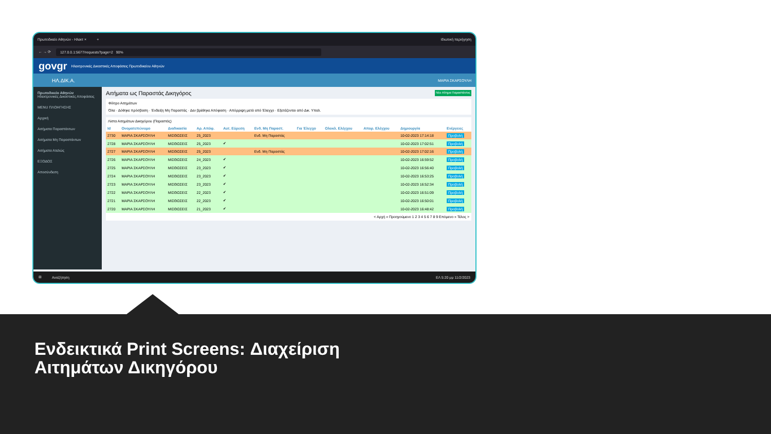Πρωτοδικείο Αθηνών - Ηλεκτ × + Ιδιωτική περιήγηση
← → ⟳ 127.0.0.1:5677/requests?page=2 90%
govgr Ηλεκτρονικές Δικαστικές Αποφάσεις Πρωτοδικείου Αθηνών
ΗΛ.ΔΙΚ.Α. ΜΑΡΙΑ ΣΚΑΡΣΟΥΛΗ
Πρωτοδικείο Αθηνών
Ηλεκτρονικές Δικαστικές Αποφάσεις
MENU ΠΛΟΗΓΗΣΗΣ
Αρχική
Αιτήματα Παραστάντων
Αιτήματα Μη Παραστάντων
Αιτήματα Ατελώς
ΕΞΟΔΟΣ
Αποσύνδεση
Αιτήματα ως Παραστάς Δικηγόρος Νέο Αίτημα Παραστάντος
Φίλτρο Αιτημάτων
Όλα · Δόθηκε πρόσβαση · Ένδειξη Μη Παραστάς · Δεν βρέθηκε Απόφαση · Απόρριψη μετά από Έλεγχο · Εξετάζονται από Δικ. Υπαλ.
Λίστα Αιτημάτων Δικηγόρου (Παραστάς)
| Id | Ονοματεπώνυμο | Διαδικασία | Αρ. Απόφ. | Αυτ. Εύρεση | Ενδ. Μη Παραστ. | Για Έλεγχο | Ολοκλ. Ελέγχου | Απορ. Ελέγχου | Δημιουργία | Ενέργειες |
| --- | --- | --- | --- | --- | --- | --- | --- | --- | --- | --- |
| 2730 | ΜΑΡΙΑ ΣΚΑΡΣΟΥΛΗ | ΜΙΣΘΩΣΕΙΣ | 25_2023 | | Ενδ. Μη Παραστάς | | | | 10-02-2023 17:14:18 | Προβολή |
| 2728 | ΜΑΡΙΑ ΣΚΑΡΣΟΥΛΗ | ΜΙΣΘΩΣΕΙΣ | 25_2023 | ✔ | | | | | 10-02-2023 17:02:51 | Προβολή |
| 2727 | ΜΑΡΙΑ ΣΚΑΡΣΟΥΛΗ | ΜΙΣΘΩΣΕΙΣ | 25_2023 | | Ενδ. Μη Παραστάς | | | | 10-02-2023 17:02:16 | Προβολή |
| 2726 | ΜΑΡΙΑ ΣΚΑΡΣΟΥΛΗ | ΜΙΣΘΩΣΕΙΣ | 24_2023 | ✔ | | | | | 10-02-2023 16:59:52 | Προβολή |
| 2725 | ΜΑΡΙΑ ΣΚΑΡΣΟΥΛΗ | ΜΙΣΘΩΣΕΙΣ | 23_2023 | ✔ | | | | | 10-02-2023 16:56:40 | Προβολή |
| 2724 | ΜΑΡΙΑ ΣΚΑΡΣΟΥΛΗ | ΜΙΣΘΩΣΕΙΣ | 23_2023 | ✔ | | | | | 10-02-2023 16:53:25 | Προβολή |
| 2723 | ΜΑΡΙΑ ΣΚΑΡΣΟΥΛΗ | ΜΙΣΘΩΣΕΙΣ | 23_2023 | ✔ | | | | | 10-02-2023 16:52:34 | Προβολή |
| 2722 | ΜΑΡΙΑ ΣΚΑΡΣΟΥΛΗ | ΜΙΣΘΩΣΕΙΣ | 22_2023 | ✔ | | | | | 10-02-2023 16:51:09 | Προβολή |
| 2721 | ΜΑΡΙΑ ΣΚΑΡΣΟΥΛΗ | ΜΙΣΘΩΣΕΙΣ | 22_2023 | ✔ | | | | | 10-02-2023 16:50:01 | Προβολή |
| 2720 | ΜΑΡΙΑ ΣΚΑΡΣΟΥΛΗ | ΜΙΣΘΩΣΕΙΣ | 21_2023 | ✔ | | | | | 10-02-2023 16:48:42 | Προβολή |
< Αρχή « Προηγούμενο 1 2 3 4 5 6 7 8 9 Επόμενο » Τέλος >
⊞ Αναζήτηση ΕΛ 5:20 μμ 11/2/2023
Ενδεικτικά Print Screens: Διαχείριση
Αιτημάτων Δικηγόρου